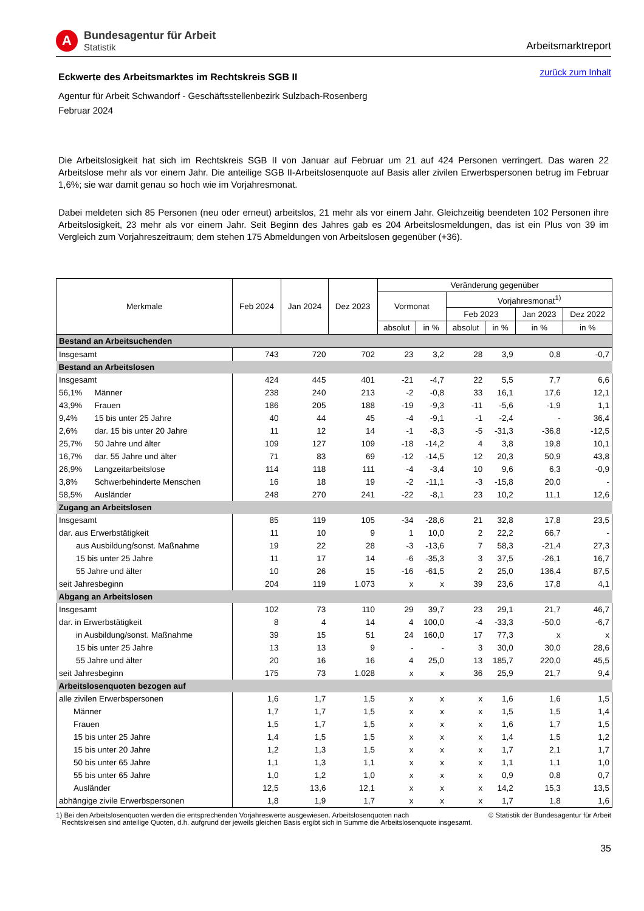A
Bundesagentur für Arbeit
Statistik
Arbeitsmarktreport
Eckwerte des Arbeitsmarktes im Rechtskreis SGB II
zurück zum Inhalt
Agentur für Arbeit Schwandorf - Geschäftsstellenbezirk Sulzbach-Rosenberg
Februar 2024
Die Arbeitslosigkeit hat sich im Rechtskreis SGB II von Januar auf Februar um 21 auf 424 Personen verringert. Das waren 22 Arbeitslose mehr als vor einem Jahr. Die anteilige SGB II-Arbeitslosenquote auf Basis aller zivilen Erwerbspersonen betrug im Februar 1,6%; sie war damit genau so hoch wie im Vorjahresmonat.
Dabei meldeten sich 85 Personen (neu oder erneut) arbeitslos, 21 mehr als vor einem Jahr. Gleichzeitig beendeten 102 Personen ihre Arbeitslosigkeit, 23 mehr als vor einem Jahr. Seit Beginn des Jahres gab es 204 Arbeitslosmeldungen, das ist ein Plus von 39 im Vergleich zum Vorjahreszeitraum; dem stehen 175 Abmeldungen von Arbeitslosen gegenüber (+36).
| Merkmale | | Feb 2024 | Jan 2024 | Dez 2023 | Veränderung gegenüber | | | | | |
| --- | --- | --- | --- | --- | --- | --- | --- | --- | --- | --- |
| | | | | | Vormonat | | Vorjahresmonat<sup>1)</sup> | | | |
| | | | | | | | Feb 2023 | | Jan 2023 | Dez 2022 |
| | | | | | absolut | in % | absolut | in % | in % | in % |
| Bestand an Arbeitsuchenden | | | | | | | | | | |
| Insgesamt | | 743 | 720 | 702 | 23 | 3,2 | 28 | 3,9 | 0,8 | -0,7 |
| Bestand an Arbeitslosen | | | | | | | | | | |
| Insgesamt | | 424 | 445 | 401 | -21 | -4,7 | 22 | 5,5 | 7,7 | 6,6 |
| 56,1% | Männer | 238 | 240 | 213 | -2 | -0,8 | 33 | 16,1 | 17,6 | 12,1 |
| 43,9% | Frauen | 186 | 205 | 188 | -19 | -9,3 | -11 | -5,6 | -1,9 | 1,1 |
| 9,4% | 15 bis unter 25 Jahre | 40 | 44 | 45 | -4 | -9,1 | -1 | -2,4 | - | 36,4 |
| 2,6% | dar. 15 bis unter 20 Jahre | 11 | 12 | 14 | -1 | -8,3 | -5 | -31,3 | -36,8 | -12,5 |
| 25,7% | 50 Jahre und älter | 109 | 127 | 109 | -18 | -14,2 | 4 | 3,8 | 19,8 | 10,1 |
| 16,7% | dar. 55 Jahre und älter | 71 | 83 | 69 | -12 | -14,5 | 12 | 20,3 | 50,9 | 43,8 |
| 26,9% | Langzeitarbeitslose | 114 | 118 | 111 | -4 | -3,4 | 10 | 9,6 | 6,3 | -0,9 |
| 3,8% | Schwerbehinderte Menschen | 16 | 18 | 19 | -2 | -11,1 | -3 | -15,8 | 20,0 | - |
| 58,5% | Ausländer | 248 | 270 | 241 | -22 | -8,1 | 23 | 10,2 | 11,1 | 12,6 |
| Zugang an Arbeitslosen | | | | | | | | | | |
| Insgesamt | | 85 | 119 | 105 | -34 | -28,6 | 21 | 32,8 | 17,8 | 23,5 |
| dar. aus Erwerbstätigkeit | | 11 | 10 | 9 | 1 | 10,0 | 2 | 22,2 | 66,7 | - |
| aus Ausbildung/sonst. Maßnahme | | 19 | 22 | 28 | -3 | -13,6 | 7 | 58,3 | -21,4 | 27,3 |
| 15 bis unter 25 Jahre | | 11 | 17 | 14 | -6 | -35,3 | 3 | 37,5 | -26,1 | 16,7 |
| 55 Jahre und älter | | 10 | 26 | 15 | -16 | -61,5 | 2 | 25,0 | 136,4 | 87,5 |
| seit Jahresbeginn | | 204 | 119 | 1.073 | x | x | 39 | 23,6 | 17,8 | 4,1 |
| Abgang an Arbeitslosen | | | | | | | | | | |
| Insgesamt | | 102 | 73 | 110 | 29 | 39,7 | 23 | 29,1 | 21,7 | 46,7 |
| dar. in Erwerbstätigkeit | | 8 | 4 | 14 | 4 | 100,0 | -4 | -33,3 | -50,0 | -6,7 |
| in Ausbildung/sonst. Maßnahme | | 39 | 15 | 51 | 24 | 160,0 | 17 | 77,3 | x | x |
| 15 bis unter 25 Jahre | | 13 | 13 | 9 | - | - | 3 | 30,0 | 30,0 | 28,6 |
| 55 Jahre und älter | | 20 | 16 | 16 | 4 | 25,0 | 13 | 185,7 | 220,0 | 45,5 |
| seit Jahresbeginn | | 175 | 73 | 1.028 | x | x | 36 | 25,9 | 21,7 | 9,4 |
| Arbeitslosenquoten bezogen auf | | | | | | | | | | |
| alle zivilen Erwerbspersonen | | 1,6 | 1,7 | 1,5 | x | x | x | 1,6 | 1,6 | 1,5 |
| Männer | | 1,7 | 1,7 | 1,5 | x | x | x | 1,5 | 1,5 | 1,4 |
| Frauen | | 1,5 | 1,7 | 1,5 | x | x | x | 1,6 | 1,7 | 1,5 |
| 15 bis unter 25 Jahre | | 1,4 | 1,5 | 1,5 | x | x | x | 1,4 | 1,5 | 1,2 |
| 15 bis unter 20 Jahre | | 1,2 | 1,3 | 1,5 | x | x | x | 1,7 | 2,1 | 1,7 |
| 50 bis unter 65 Jahre | | 1,1 | 1,3 | 1,1 | x | x | x | 1,1 | 1,1 | 1,0 |
| 55 bis unter 65 Jahre | | 1,0 | 1,2 | 1,0 | x | x | x | 0,9 | 0,8 | 0,7 |
| Ausländer | | 12,5 | 13,6 | 12,1 | x | x | x | 14,2 | 15,3 | 13,5 |
| abhängige zivile Erwerbspersonen | | 1,8 | 1,9 | 1,7 | x | x | x | 1,7 | 1,8 | 1,6 |
1) Bei den Arbeitslosenquoten werden die entsprechenden Vorjahreswerte ausgewiesen. Arbeitslosenquoten nach
Rechtskreisen sind anteilige Quoten, d.h. aufgrund der jeweils gleichen Basis ergibt sich in Summe die Arbeitslosenquote insgesamt.
© Statistik der Bundesagentur für Arbeit
35